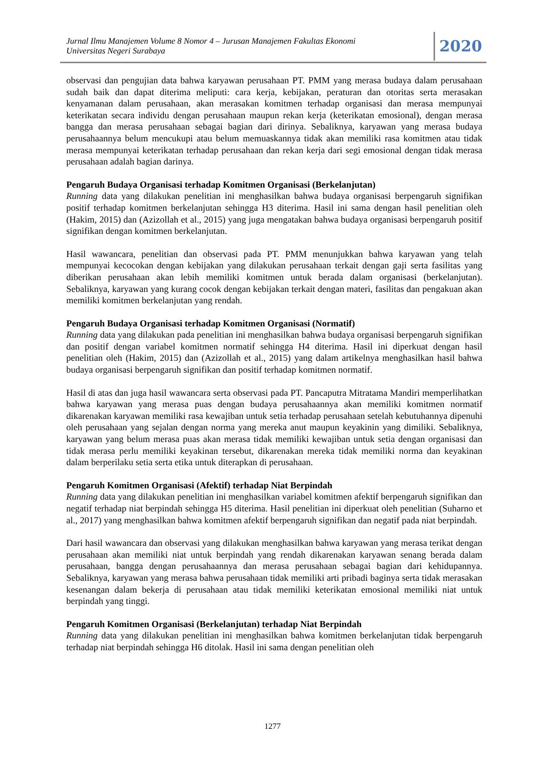Jurnal Ilmu Manajemen Volume 8 Nomor 4 – Jurusan Manajemen Fakultas Ekonomi
Universitas Negeri Surabaya
2020
observasi dan pengujian data bahwa karyawan perusahaan PT. PMM yang merasa budaya dalam perusahaan sudah baik dan dapat diterima meliputi: cara kerja, kebijakan, peraturan dan otoritas serta merasakan kenyamanan dalam perusahaan, akan merasakan komitmen terhadap organisasi dan merasa mempunyai keterikatan secara individu dengan perusahaan maupun rekan kerja (keterikatan emosional), dengan merasa bangga dan merasa perusahaan sebagai bagian dari dirinya. Sebaliknya, karyawan yang merasa budaya perusahaannya belum mencukupi atau belum memuaskannya tidak akan memiliki rasa komitmen atau tidak merasa mempunyai keterikatan terhadap perusahaan dan rekan kerja dari segi emosional dengan tidak merasa perusahaan adalah bagian darinya.
Pengaruh Budaya Organisasi terhadap Komitmen Organisasi (Berkelanjutan)
Running data yang dilakukan penelitian ini menghasilkan bahwa budaya organisasi berpengaruh signifikan positif terhadap komitmen berkelanjutan sehingga H3 diterima. Hasil ini sama dengan hasil penelitian oleh (Hakim, 2015) dan (Azizollah et al., 2015) yang juga mengatakan bahwa budaya organisasi berpengaruh positif signifikan dengan komitmen berkelanjutan.
Hasil wawancara, penelitian dan observasi pada PT. PMM menunjukkan bahwa karyawan yang telah mempunyai kecocokan dengan kebijakan yang dilakukan perusahaan terkait dengan gaji serta fasilitas yang diberikan perusahaan akan lebih memiliki komitmen untuk berada dalam organisasi (berkelanjutan). Sebaliknya, karyawan yang kurang cocok dengan kebijakan terkait dengan materi, fasilitas dan pengakuan akan memiliki komitmen berkelanjutan yang rendah.
Pengaruh Budaya Organisasi terhadap Komitmen Organisasi (Normatif)
Running data yang dilakukan pada penelitian ini menghasilkan bahwa budaya organisasi berpengaruh signifikan dan positif dengan variabel komitmen normatif sehingga H4 diterima. Hasil ini diperkuat dengan hasil penelitian oleh (Hakim, 2015) dan (Azizollah et al., 2015) yang dalam artikelnya menghasilkan hasil bahwa budaya organisasi berpengaruh signifikan dan positif terhadap komitmen normatif.
Hasil di atas dan juga hasil wawancara serta observasi pada PT. Pancaputra Mitratama Mandiri memperlihatkan bahwa karyawan yang merasa puas dengan budaya perusahaannya akan memiliki komitmen normatif dikarenakan karyawan memiliki rasa kewajiban untuk setia terhadap perusahaan setelah kebutuhannya dipenuhi oleh perusahaan yang sejalan dengan norma yang mereka anut maupun keyakinin yang dimiliki. Sebaliknya, karyawan yang belum merasa puas akan merasa tidak memiliki kewajiban untuk setia dengan organisasi dan tidak merasa perlu memiliki keyakinan tersebut, dikarenakan mereka tidak memiliki norma dan keyakinan dalam berperilaku setia serta etika untuk diterapkan di perusahaan.
Pengaruh Komitmen Organisasi (Afektif) terhadap Niat Berpindah
Running data yang dilakukan penelitian ini menghasilkan variabel komitmen afektif berpengaruh signifikan dan negatif terhadap niat berpindah sehingga H5 diterima. Hasil penelitian ini diperkuat oleh penelitian (Suharno et al., 2017) yang menghasilkan bahwa komitmen afektif berpengaruh signifikan dan negatif pada niat berpindah.
Dari hasil wawancara dan observasi yang dilakukan menghasilkan bahwa karyawan yang merasa terikat dengan perusahaan akan memiliki niat untuk berpindah yang rendah dikarenakan karyawan senang berada dalam perusahaan, bangga dengan perusahaannya dan merasa perusahaan sebagai bagian dari kehidupannya. Sebaliknya, karyawan yang merasa bahwa perusahaan tidak memiliki arti pribadi baginya serta tidak merasakan kesenangan dalam bekerja di perusahaan atau tidak memiliki keterikatan emosional memiliki niat untuk berpindah yang tinggi.
Pengaruh Komitmen Organisasi (Berkelanjutan) terhadap Niat Berpindah
Running data yang dilakukan penelitian ini menghasilkan bahwa komitmen berkelanjutan tidak berpengaruh terhadap niat berpindah sehingga H6 ditolak. Hasil ini sama dengan penelitian oleh
1277